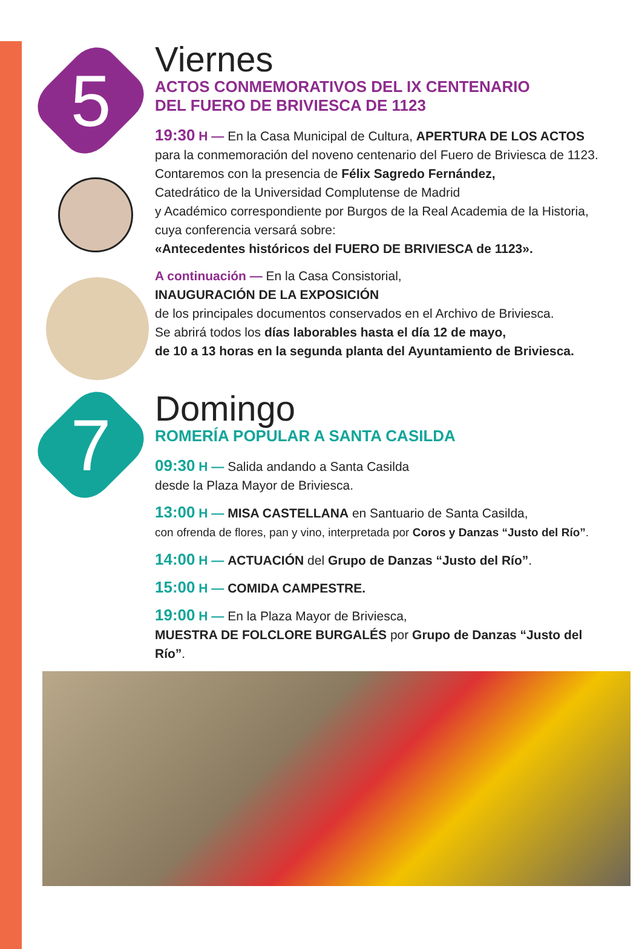5
Viernes
ACTOS CONMEMORATIVOS DEL IX CENTENARIO
DEL FUERO DE BRIVIESCA DE 1123
19:30 H — En la Casa Municipal de Cultura, APERTURA DE LOS ACTOS
para la conmemoración del noveno centenario del Fuero de Briviesca de 1123.
Contaremos con la presencia de Félix Sagredo Fernández,
Catedrático de la Universidad Complutense de Madrid
y Académico correspondiente por Burgos de la Real Academia de la Historia,
cuya conferencia versará sobre:
«Antecedentes históricos del FUERO DE BRIVIESCA de 1123».
A continuación — En la Casa Consistorial,
INAUGURACIÓN DE LA EXPOSICIÓN
de los principales documentos conservados en el Archivo de Briviesca.
Se abrirá todos los días laborables hasta el día 12 de mayo,
de 10 a 13 horas en la segunda planta del Ayuntamiento de Briviesca.
7
Domingo
ROMERÍA POPULAR A SANTA CASILDA
09:30 H — Salida andando a Santa Casilda
desde la Plaza Mayor de Briviesca.
13:00 H — MISA CASTELLANA en Santuario de Santa Casilda,
con ofrenda de flores, pan y vino, interpretada por Coros y Danzas “Justo del Río”.
14:00 H — ACTUACIÓN del Grupo de Danzas “Justo del Río”.
15:00 H — COMIDA CAMPESTRE.
19:00 H — En la Plaza Mayor de Briviesca,
MUESTRA DE FOLCLORE BURGALÉS por Grupo de Danzas “Justo del Río”.